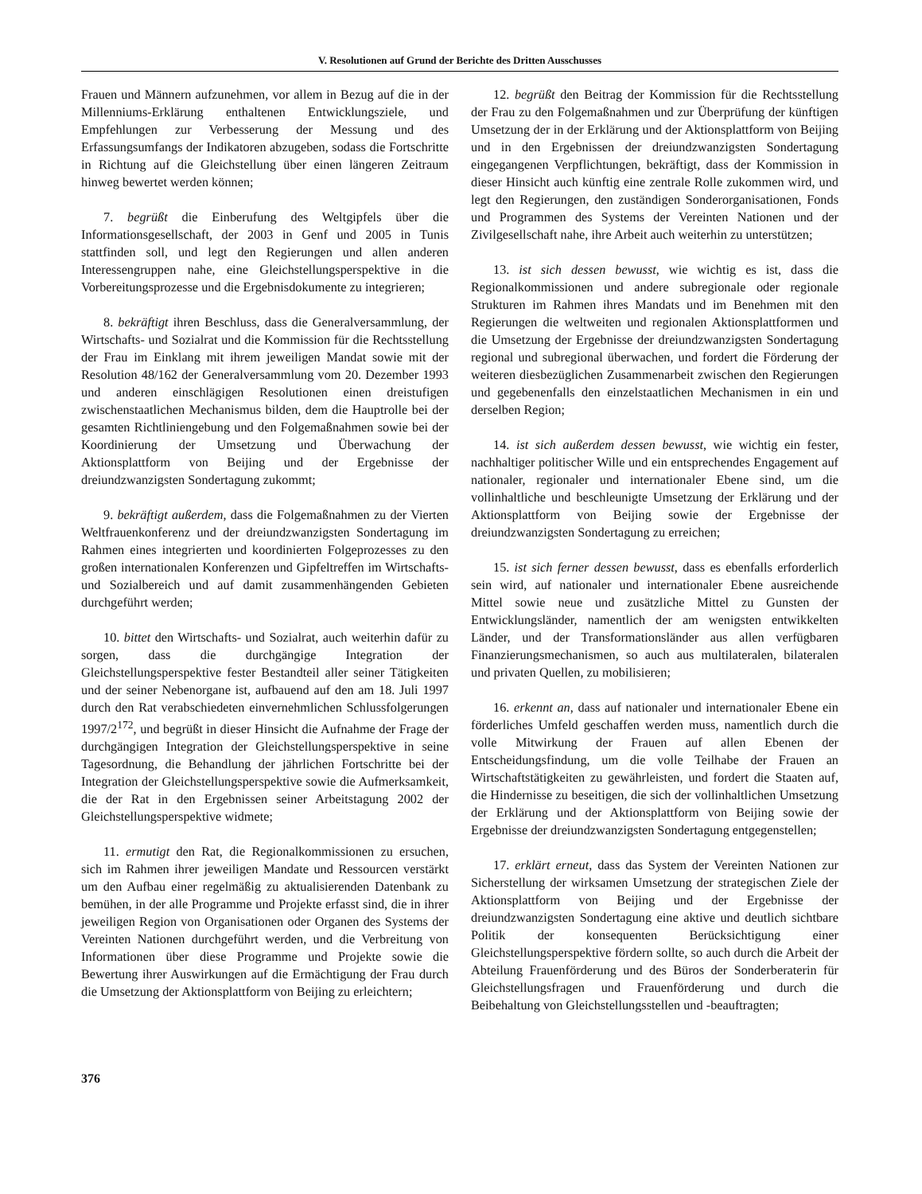V. Resolutionen auf Grund der Berichte des Dritten Ausschusses
Frauen und Männern aufzunehmen, vor allem in Bezug auf die in der Millenniums-Erklärung enthaltenen Entwicklungsziele, und Empfehlungen zur Verbesserung der Messung und des Erfassungsumfangs der Indikatoren abzugeben, sodass die Fortschritte in Richtung auf die Gleichstellung über einen längeren Zeitraum hinweg bewertet werden können;
7. begrüßt die Einberufung des Weltgipfels über die Informationsgesellschaft, der 2003 in Genf und 2005 in Tunis stattfinden soll, und legt den Regierungen und allen anderen Interessengruppen nahe, eine Gleichstellungsperspektive in die Vorbereitungsprozesse und die Ergebnisdokumente zu integrieren;
8. bekräftigt ihren Beschluss, dass die Generalversammlung, der Wirtschafts- und Sozialrat und die Kommission für die Rechtsstellung der Frau im Einklang mit ihrem jeweiligen Mandat sowie mit der Resolution 48/162 der Generalversammlung vom 20. Dezember 1993 und anderen einschlägigen Resolutionen einen dreistufigen zwischenstaatlichen Mechanismus bilden, dem die Hauptrolle bei der gesamten Richtliniengebung und den Folgemaßnahmen sowie bei der Koordinierung der Umsetzung und Überwachung der Aktionsplattform von Beijing und der Ergebnisse der dreiundzwanzigsten Sondertagung zukommt;
9. bekräftigt außerdem, dass die Folgemaßnahmen zu der Vierten Weltfrauenkonferenz und der dreiundzwanzigsten Sondertagung im Rahmen eines integrierten und koordinierten Folgeprozesses zu den großen internationalen Konferenzen und Gipfeltreffen im Wirtschafts- und Sozialbereich und auf damit zusammenhängenden Gebieten durchgeführt werden;
10. bittet den Wirtschafts- und Sozialrat, auch weiterhin dafür zu sorgen, dass die durchgängige Integration der Gleichstellungsperspektive fester Bestandteil aller seiner Tätigkeiten und der seiner Nebenorgane ist, aufbauend auf den am 18. Juli 1997 durch den Rat verabschiedeten einvernehmlichen Schlussfolgerungen 1997/2<sup>172</sup>, und begrüßt in dieser Hinsicht die Aufnahme der Frage der durchgängigen Integration der Gleichstellungsperspektive in seine Tagesordnung, die Behandlung der jährlichen Fortschritte bei der Integration der Gleichstellungsperspektive sowie die Aufmerksamkeit, die der Rat in den Ergebnissen seiner Arbeitstagung 2002 der Gleichstellungsperspektive widmete;
11. ermutigt den Rat, die Regionalkommissionen zu ersuchen, sich im Rahmen ihrer jeweiligen Mandate und Ressourcen verstärkt um den Aufbau einer regelmäßig zu aktualisierenden Datenbank zu bemühen, in der alle Programme und Projekte erfasst sind, die in ihrer jeweiligen Region von Organisationen oder Organen des Systems der Vereinten Nationen durchgeführt werden, und die Verbreitung von Informationen über diese Programme und Projekte sowie die Bewertung ihrer Auswirkungen auf die Ermächtigung der Frau durch die Umsetzung der Aktionsplattform von Beijing zu erleichtern;
12. begrüßt den Beitrag der Kommission für die Rechtsstellung der Frau zu den Folgemaßnahmen und zur Überprüfung der künftigen Umsetzung der in der Erklärung und der Aktionsplattform von Beijing und in den Ergebnissen der dreiundzwanzigsten Sondertagung eingegangenen Verpflichtungen, bekräftigt, dass der Kommission in dieser Hinsicht auch künftig eine zentrale Rolle zukommen wird, und legt den Regierungen, den zuständigen Sonderorganisationen, Fonds und Programmen des Systems der Vereinten Nationen und der Zivilgesellschaft nahe, ihre Arbeit auch weiterhin zu unterstützen;
13. ist sich dessen bewusst, wie wichtig es ist, dass die Regionalkommissionen und andere subregionale oder regionale Strukturen im Rahmen ihres Mandats und im Benehmen mit den Regierungen die weltweiten und regionalen Aktionsplattformen und die Umsetzung der Ergebnisse der dreiundzwanzigsten Sondertagung regional und subregional überwachen, und fordert die Förderung der weiteren diesbezüglichen Zusammenarbeit zwischen den Regierungen und gegebenenfalls den einzelstaatlichen Mechanismen in ein und derselben Region;
14. ist sich außerdem dessen bewusst, wie wichtig ein fester, nachhaltiger politischer Wille und ein entsprechendes Engagement auf nationaler, regionaler und internationaler Ebene sind, um die vollinhaltliche und beschleunigte Umsetzung der Erklärung und der Aktionsplattform von Beijing sowie der Ergebnisse der dreiundzwanzigsten Sondertagung zu erreichen;
15. ist sich ferner dessen bewusst, dass es ebenfalls erforderlich sein wird, auf nationaler und internationaler Ebene ausreichende Mittel sowie neue und zusätzliche Mittel zu Gunsten der Entwicklungsländer, namentlich der am wenigsten entwikkelten Länder, und der Transformationsländer aus allen verfügbaren Finanzierungsmechanismen, so auch aus multilateralen, bilateralen und privaten Quellen, zu mobilisieren;
16. erkennt an, dass auf nationaler und internationaler Ebene ein förderliches Umfeld geschaffen werden muss, namentlich durch die volle Mitwirkung der Frauen auf allen Ebenen der Entscheidungsfindung, um die volle Teilhabe der Frauen an Wirtschaftstätigkeiten zu gewährleisten, und fordert die Staaten auf, die Hindernisse zu beseitigen, die sich der vollinhaltlichen Umsetzung der Erklärung und der Aktionsplattform von Beijing sowie der Ergebnisse der dreiundzwanzigsten Sondertagung entgegenstellen;
17. erklärt erneut, dass das System der Vereinten Nationen zur Sicherstellung der wirksamen Umsetzung der strategischen Ziele der Aktionsplattform von Beijing und der Ergebnisse der dreiundzwanzigsten Sondertagung eine aktive und deutlich sichtbare Politik der konsequenten Berücksichtigung einer Gleichstellungsperspektive fördern sollte, so auch durch die Arbeit der Abteilung Frauenförderung und des Büros der Sonderberaterin für Gleichstellungsfragen und Frauenförderung und durch die Beibehaltung von Gleichstellungsstellen und -beauftragten;
376